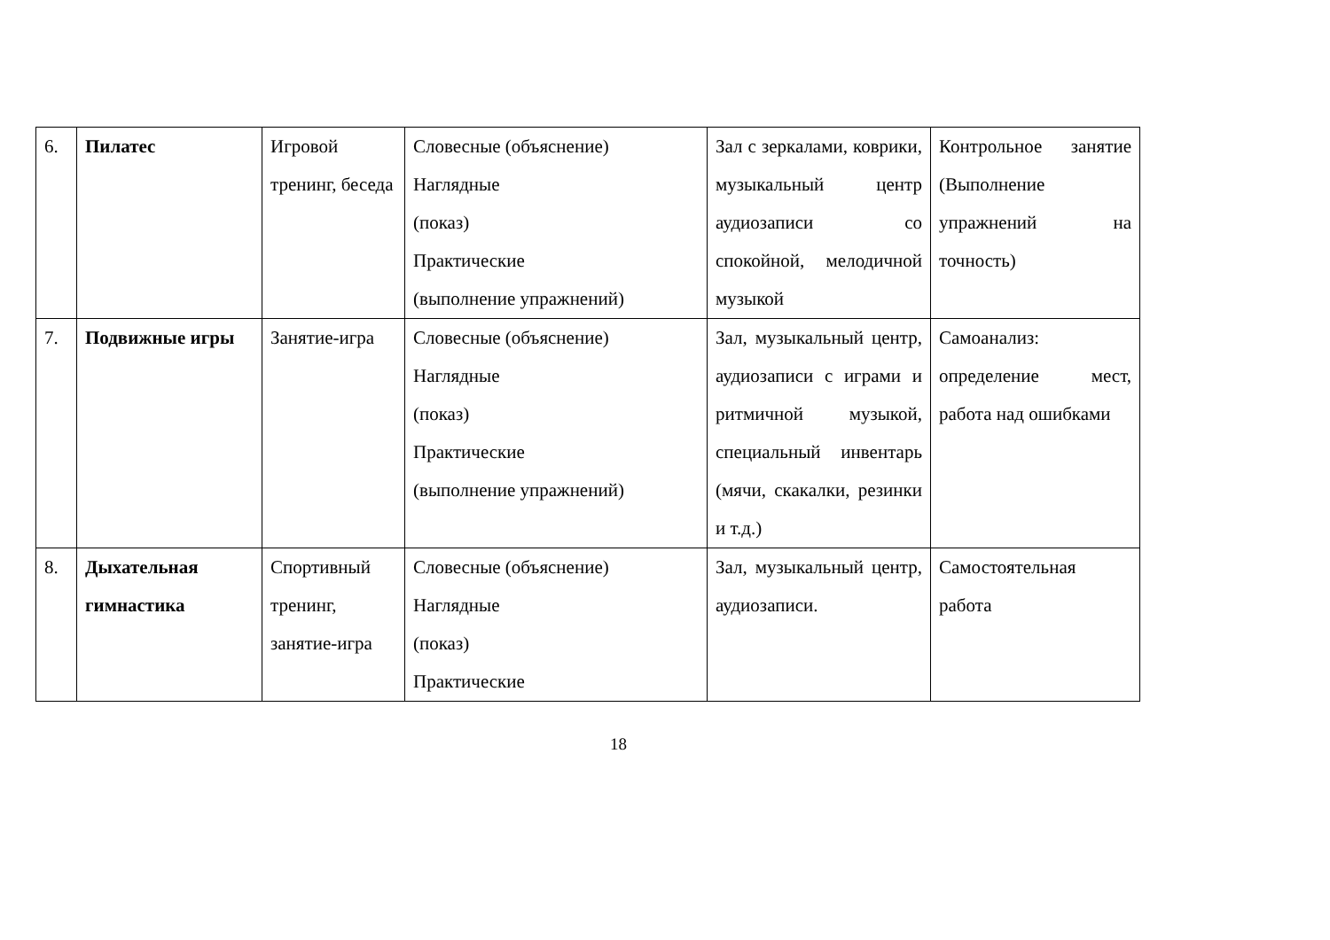| 6. | Пилатес | Игровой тренинг, беседа | Словесные (объяснение) Наглядные (показ) Практические (выполнение упражнений) | Зал с зеркалами, коврики, музыкальный центр аудиозаписи со спокойной, мелодичной музыкой | Контрольное занятие (Выполнение упражнений на точность) |
| 7. | Подвижные игры | Занятие-игра | Словесные (объяснение) Наглядные (показ) Практические (выполнение упражнений) | Зал, музыкальный центр, аудиозаписи с играми и ритмичной музыкой, специальный инвентарь (мячи, скакалки, резинки и т.д.) | Самоанализ: определение мест, работа над ошибками |
| 8. | Дыхательная гимнастика | Спортивный тренинг, занятие-игра | Словесные (объяснение) Наглядные (показ) Практические | Зал, музыкальный центр, аудиозаписи. | Самостоятельная работа |
18